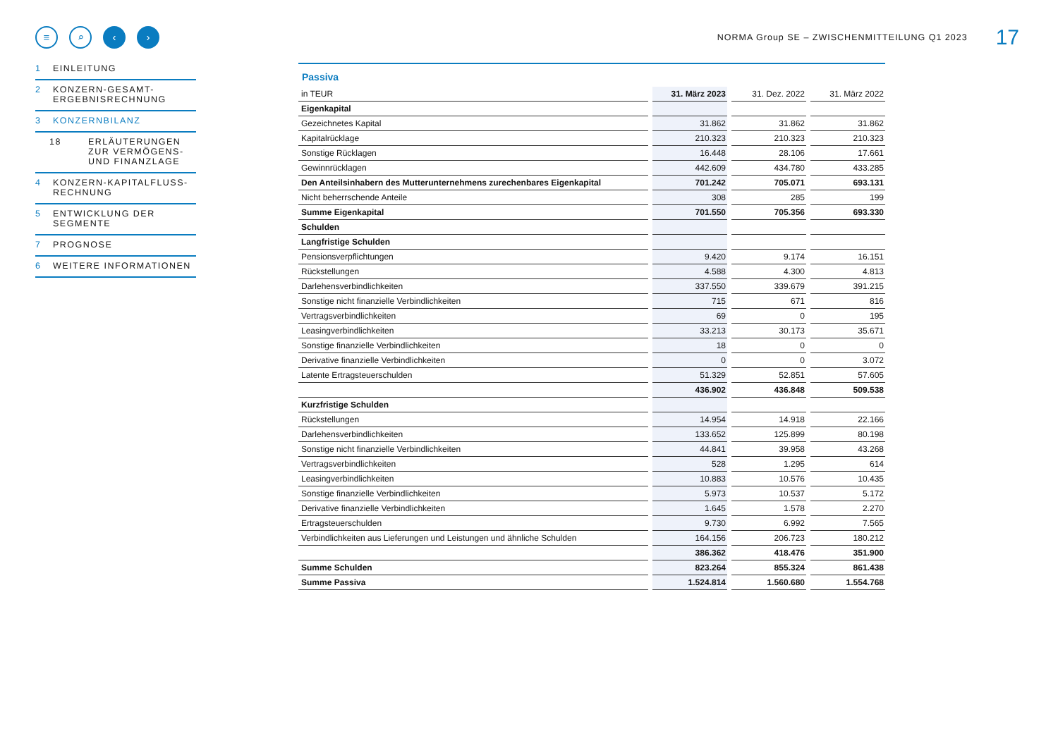≡ ⌕ ‹ ›
NORMA Group SE – ZWISCHENMITTEILUNG Q1 2023
17
1 EINLEITUNG
2 KONZERN-GESAMT-
ERGEBNISRECHNUNG
3 KONZERNBILANZ
18 ERLÄUTERUNGEN
ZUR VERMÖGENS-
UND FINANZLAGE
4 KONZERN-KAPITALFLUSS-
RECHNUNG
5 ENTWICKLUNG DER
SEGMENTE
7 PROGNOSE
6 WEITERE INFORMATIONEN
Passiva
| in TEUR | 31. März 2023 | 31. Dez. 2022 | 31. März 2022 |
| Eigenkapital | | | |
| Gezeichnetes Kapital | 31.862 | 31.862 | 31.862 |
| Kapitalrücklage | 210.323 | 210.323 | 210.323 |
| Sonstige Rücklagen | 16.448 | 28.106 | 17.661 |
| Gewinnrücklagen | 442.609 | 434.780 | 433.285 |
| Den Anteilsinhabern des Mutterunternehmens zurechenbares Eigenkapital | 701.242 | 705.071 | 693.131 |
| Nicht beherrschende Anteile | 308 | 285 | 199 |
| Summe Eigenkapital | 701.550 | 705.356 | 693.330 |
| Schulden | | | |
| Langfristige Schulden | | | |
| Pensionsverpflichtungen | 9.420 | 9.174 | 16.151 |
| Rückstellungen | 4.588 | 4.300 | 4.813 |
| Darlehensverbindlichkeiten | 337.550 | 339.679 | 391.215 |
| Sonstige nicht finanzielle Verbindlichkeiten | 715 | 671 | 816 |
| Vertragsverbindlichkeiten | 69 | 0 | 195 |
| Leasingverbindlichkeiten | 33.213 | 30.173 | 35.671 |
| Sonstige finanzielle Verbindlichkeiten | 18 | 0 | 0 |
| Derivative finanzielle Verbindlichkeiten | 0 | 0 | 3.072 |
| Latente Ertragsteuerschulden | 51.329 | 52.851 | 57.605 |
| | 436.902 | 436.848 | 509.538 |
| Kurzfristige Schulden | | | |
| Rückstellungen | 14.954 | 14.918 | 22.166 |
| Darlehensverbindlichkeiten | 133.652 | 125.899 | 80.198 |
| Sonstige nicht finanzielle Verbindlichkeiten | 44.841 | 39.958 | 43.268 |
| Vertragsverbindlichkeiten | 528 | 1.295 | 614 |
| Leasingverbindlichkeiten | 10.883 | 10.576 | 10.435 |
| Sonstige finanzielle Verbindlichkeiten | 5.973 | 10.537 | 5.172 |
| Derivative finanzielle Verbindlichkeiten | 1.645 | 1.578 | 2.270 |
| Ertragsteuerschulden | 9.730 | 6.992 | 7.565 |
| Verbindlichkeiten aus Lieferungen und Leistungen und ähnliche Schulden | 164.156 | 206.723 | 180.212 |
| | 386.362 | 418.476 | 351.900 |
| Summe Schulden | 823.264 | 855.324 | 861.438 |
| Summe Passiva | 1.524.814 | 1.560.680 | 1.554.768 |